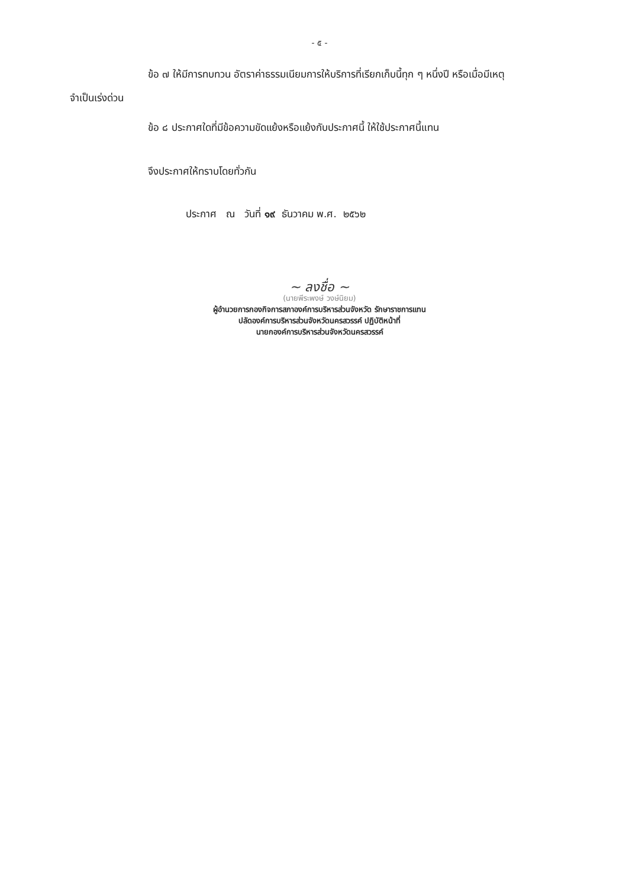- ๕ -
ข้อ ๗ ให้มีการทบทวน อัตราค่าธรรมเนียมการให้บริการที่เรียกเก็บนี้ทุก ๆ หนึ่งปี หรือเมื่อมีเหตุ
จำเป็นเร่งด่วน
ข้อ ๘ ประกาศใดที่มีข้อความขัดแย้งหรือแย้งกับประกาศนี้ ให้ใช้ประกาศนี้แทน
จึงประกาศให้ทราบโดยทั่วกัน
ประกาศ ณ วันที่ ๑๙ ธันวาคม พ.ศ. ๒๕๖๒
~ ลงชื่อ ~
(นายพีระพงษ์ วงษ์นิยม)
ผู้อำนวยการกองกิจการสภาองค์การบริหารส่วนจังหวัด รักษาราชการแทน
ปลัดองค์การบริหารส่วนจังหวัดนครสวรรค์ ปฏิบัติหน้าที่
นายกองค์การบริหารส่วนจังหวัดนครสวรรค์